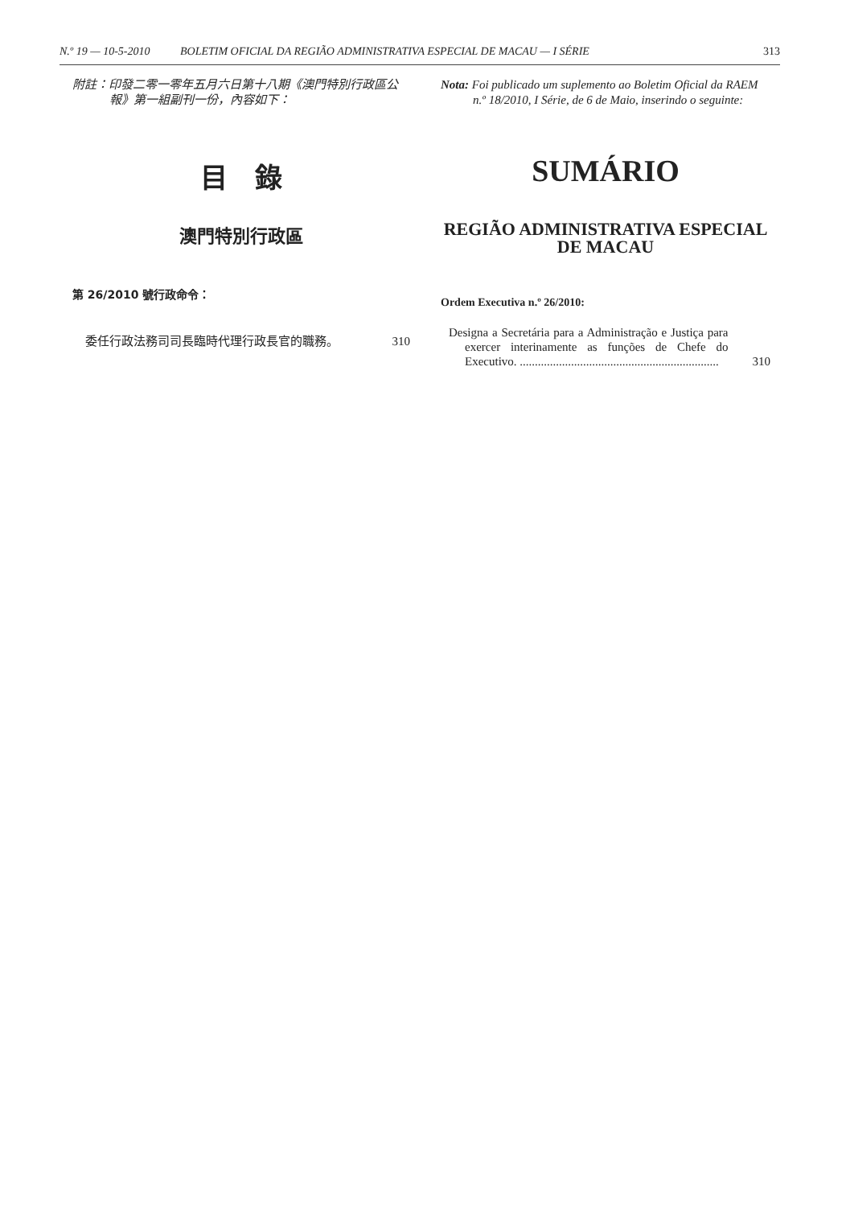N.º 19 — 10-5-2010 BOLETIM OFICIAL DA REGIÃO ADMINISTRATIVA ESPECIAL DE MACAU — I SÉRIE 313
附註：印發二零一零年五月六日第十八期《澳門特別行政區公報》第一組副刊一份，內容如下：
目　錄
澳門特別行政區
第 26/2010 號行政命令：
委任行政法務司司長臨時代理行政長官的職務。 310
Nota: Foi publicado um suplemento ao Boletim Oficial da RAEM n.º 18/2010, I Série, de 6 de Maio, inserindo o seguinte:
SUMÁRIO
REGIÃO ADMINISTRATIVA ESPECIAL
DE MACAU
Ordem Executiva n.º 26/2010:
Designa a Secretária para a Administração e Justiça para exercer interinamente as funções de Chefe do Executivo. .................................................................. 310